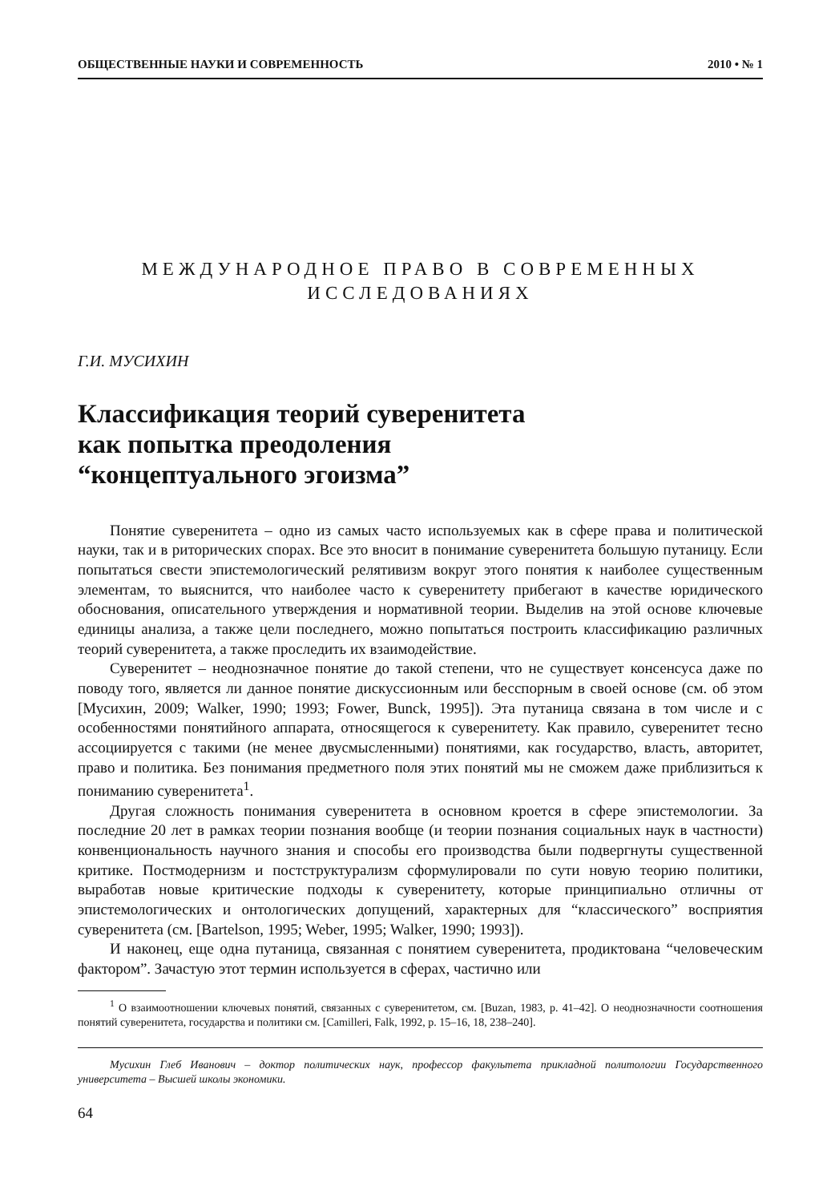ОБЩЕСТВЕННЫЕ НАУКИ И СОВРЕМЕННОСТЬ 2010 • № 1
МЕЖДУНАРОДНОЕ ПРАВО В СОВРЕМЕННЫХ
ИССЛЕДОВАНИЯХ
Г.И. МУСИХИН
Классификация теорий суверенитета
как попытка преодоления
“концептуального эгоизма”
Понятие суверенитета – одно из самых часто используемых как в сфере права и политической науки, так и в риторических спорах. Все это вносит в понимание суверенитета большую путаницу. Если попытаться свести эпистемологический релятивизм вокруг этого понятия к наиболее существенным элементам, то выяснится, что наиболее часто к суверенитету прибегают в качестве юридического обоснования, описательного утверждения и нормативной теории. Выделив на этой основе ключевые единицы анализа, а также цели последнего, можно попытаться построить классификацию различных теорий суверенитета, а также проследить их взаимодействие.
Суверенитет – неоднозначное понятие до такой степени, что не существует консенсуса даже по поводу того, является ли данное понятие дискуссионным или бесспорным в своей основе (см. об этом [Мусихин, 2009; Walker, 1990; 1993; Fower, Bunck, 1995]). Эта путаница связана в том числе и с особенностями понятийного аппарата, относящегося к суверенитету. Как правило, суверенитет тесно ассоциируется с такими (не менее двусмысленными) понятиями, как государство, власть, авторитет, право и политика. Без понимания предметного поля этих понятий мы не сможем даже приблизиться к пониманию суверенитета<sup>1</sup>.
Другая сложность понимания суверенитета в основном кроется в сфере эпистемологии. За последние 20 лет в рамках теории познания вообще (и теории познания социальных наук в частности) конвенциональность научного знания и способы его производства были подвергнуты существенной критике. Постмодернизм и постструктурализм сформулировали по сути новую теорию политики, выработав новые критические подходы к суверенитету, которые принципиально отличны от эпистемологических и онтологических допущений, характерных для “классического” восприятия суверенитета (см. [Bartelson, 1995; Weber, 1995; Walker, 1990; 1993]).
И наконец, еще одна путаница, связанная с понятием суверенитета, продиктована “человеческим фактором”. Зачастую этот термин используется в сферах, частично или
<sup>1</sup> О взаимоотношении ключевых понятий, связанных с суверенитетом, см. [Buzan, 1983, p. 41–42]. О неоднозначности соотношения понятий суверенитета, государства и политики см. [Camilleri, Falk, 1992, p. 15–16, 18, 238–240].
Мусихин Глеб Иванович – доктор политических наук, профессор факультета прикладной политологии Государственного университета – Высшей школы экономики.
64